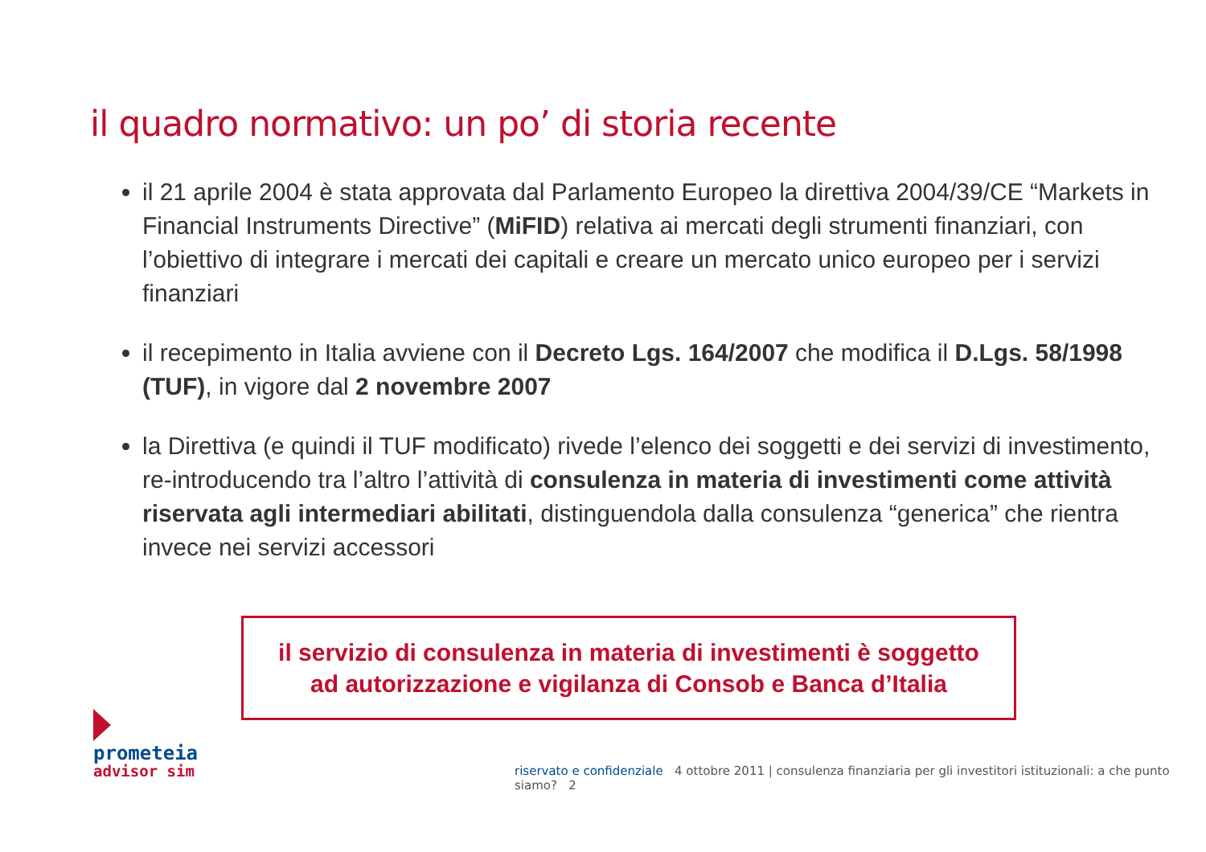il quadro normativo: un po’ di storia recente
il 21 aprile 2004 è stata approvata dal Parlamento Europeo la direttiva 2004/39/CE “Markets in Financial Instruments Directive” (MiFID) relativa ai mercati degli strumenti finanziari, con l’obiettivo di integrare i mercati dei capitali e creare un mercato unico europeo per i servizi finanziari
il recepimento in Italia avviene con il Decreto Lgs. 164/2007 che modifica il D.Lgs. 58/1998 (TUF), in vigore dal 2 novembre 2007
la Direttiva (e quindi il TUF modificato) rivede l’elenco dei soggetti e dei servizi di investimento, re-introducendo tra l’altro l’attività di consulenza in materia di investimenti come attività riservata agli intermediari abilitati, distinguendola dalla consulenza “generica” che rientra invece nei servizi accessori
il servizio di consulenza in materia di investimenti è soggetto
ad autorizzazione e vigilanza di Consob e Banca d’Italia
prometeia
advisor sim
riservato e confidenziale 4 ottobre 2011 | consulenza finanziaria per gli investitori istituzionali: a che punto siamo? 2